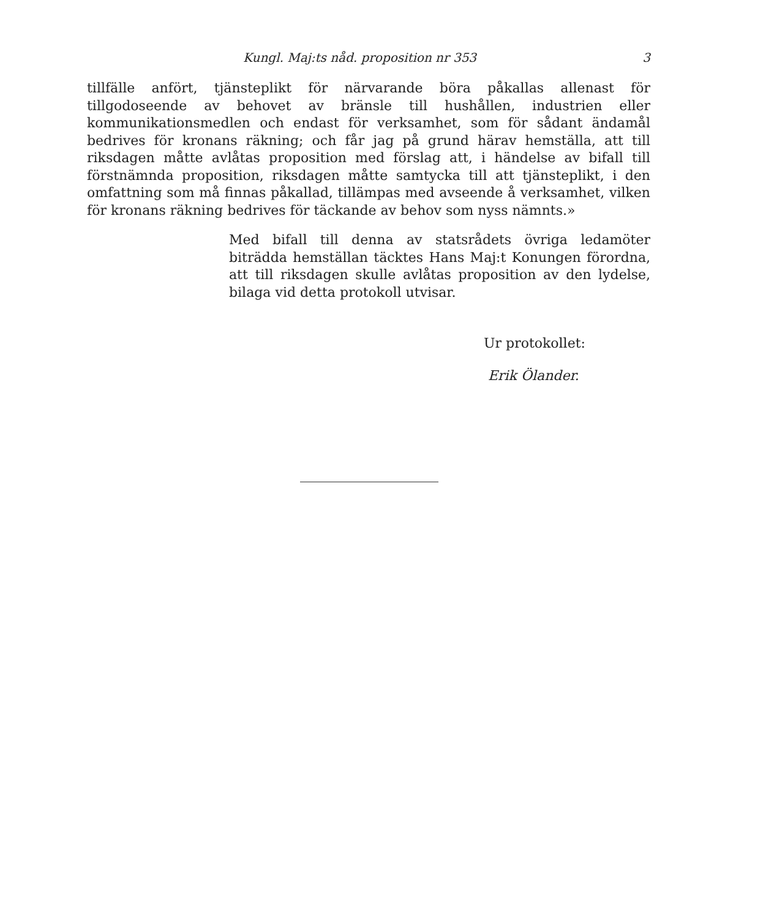Kungl. Maj:ts nåd. proposition nr 353 3
tillfälle anfört, tjänsteplikt för närvarande böra påkallas allenast för tillgodoseende av behovet av bränsle till hushållen, industrien eller kommunikationsmedlen och endast för verksamhet, som för sådant ändamål bedrives för kronans räkning; och får jag på grund härav hemställa, att till riksdagen måtte avlåtas proposition med förslag att, i händelse av bifall till förstnämnda proposition, riksdagen måtte samtycka till att tjänsteplikt, i den omfattning som må finnas påkallad, tillämpas med avseende å verksamhet, vilken för kronans räkning bedrives för täckande av behov som nyss nämnts.»
Med bifall till denna av statsrådets övriga ledamöter biträdda hemställan täcktes Hans Maj:t Konungen förordna, att till riksdagen skulle avlåtas proposition av den lydelse, bilaga vid detta protokoll utvisar.
Ur protokollet:
Erik Ölander.